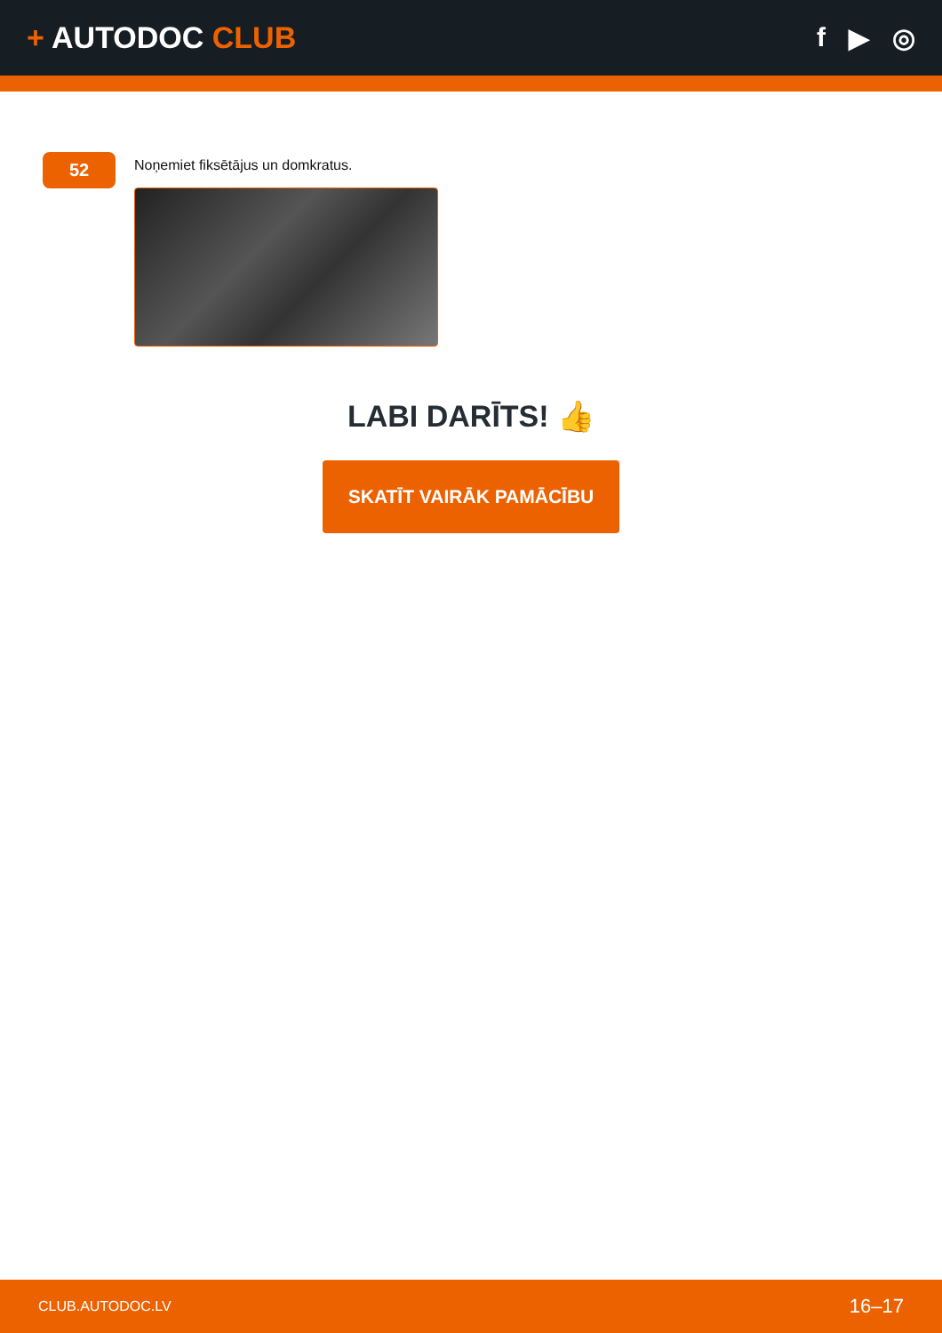+ AUTODOC CLUB f ▶ ◎
52
Noņemiet fiksētājus un domkratus.
LABI DARĪTS! 👍
SKATĪT VAIRĀK PAMĀCĪBU
CLUB.AUTODOC.LV 16–17